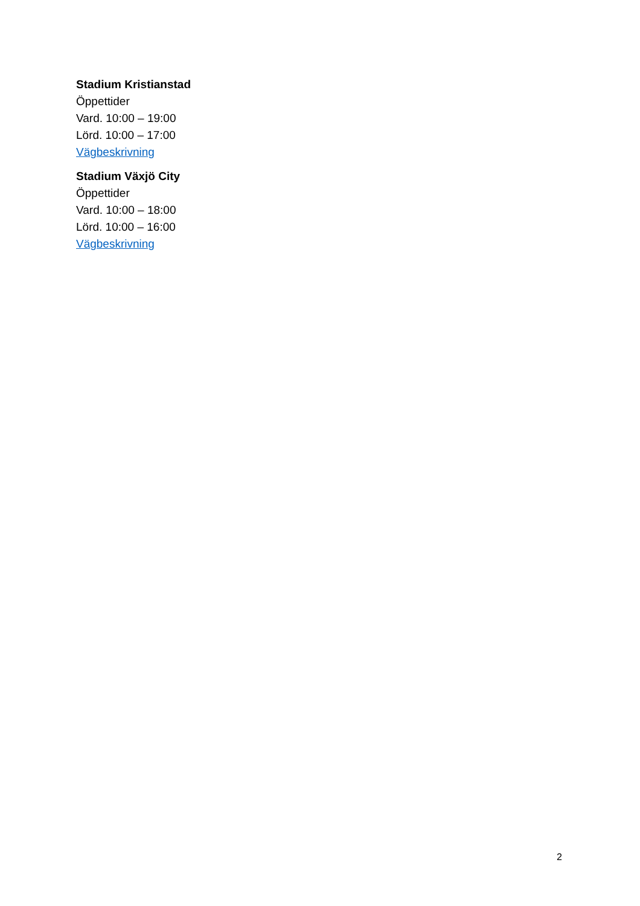Stadium Kristianstad
Öppettider
Vard. 10:00 – 19:00
Lörd. 10:00 – 17:00
Vägbeskrivning
Stadium Växjö City
Öppettider
Vard. 10:00 – 18:00
Lörd. 10:00 – 16:00
Vägbeskrivning
2